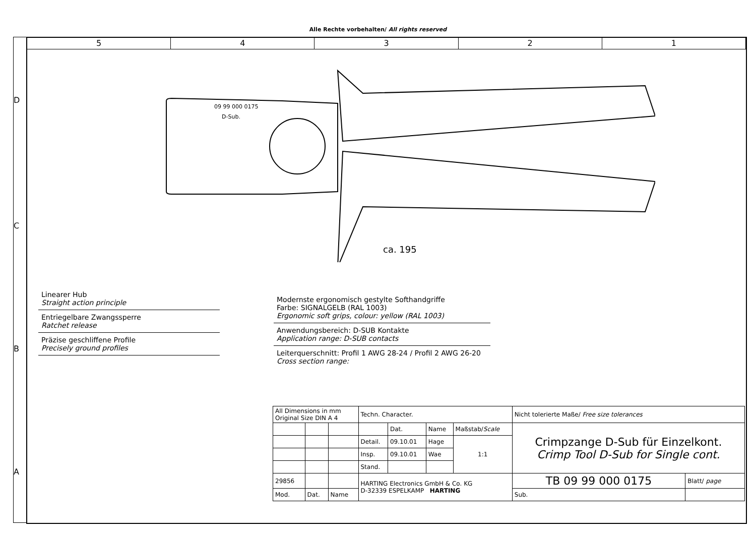Alle Rechte vorbehalten/ All rights reserved
D
C
B
A
5 4 3 2 1
09 99 000 0175
D-Sub.
ca. 195
Linearer Hub
Straight action principle
Entriegelbare Zwangssperre
Ratchet release
Präzise geschliffene Profile
Precisely ground profiles
Modernste ergonomisch gestylte Softhandgriffe
Farbe: SIGNALGELB (RAL 1003)
Ergonomic soft grips, colour: yellow (RAL 1003)
Anwendungsbereich: D-SUB Kontakte
Application range: D-SUB contacts
Leiterquerschnitt: Profil 1 AWG 28-24 / Profil 2 AWG 26-20
Cross section range:
| All Dimensions in mm Original Size DIN A 4 | | | Techn. Character. | | | | Nicht tolerierte Maße/ Free size tolerances | |
| | | | | Dat. | Name | Maßstab/ Scale | Crimpzange D-Sub für Einzelkont. Crimp Tool D-Sub for Single cont. | |
| | | | Detail. | 09.10.01 | Hage | 1:1 | | |
| | | | Insp. | 09.10.01 | Wae | | | |
| | | | Stand. | | | | | |
| 29856 | | | HARTING Electronics GmbH & Co. KG D-32339 ESPELKAMP HARTING | | | | TB 09 99 000 0175 | Blatt/ page |
| Mod. | Dat. | Name | | | | | Sub. | |